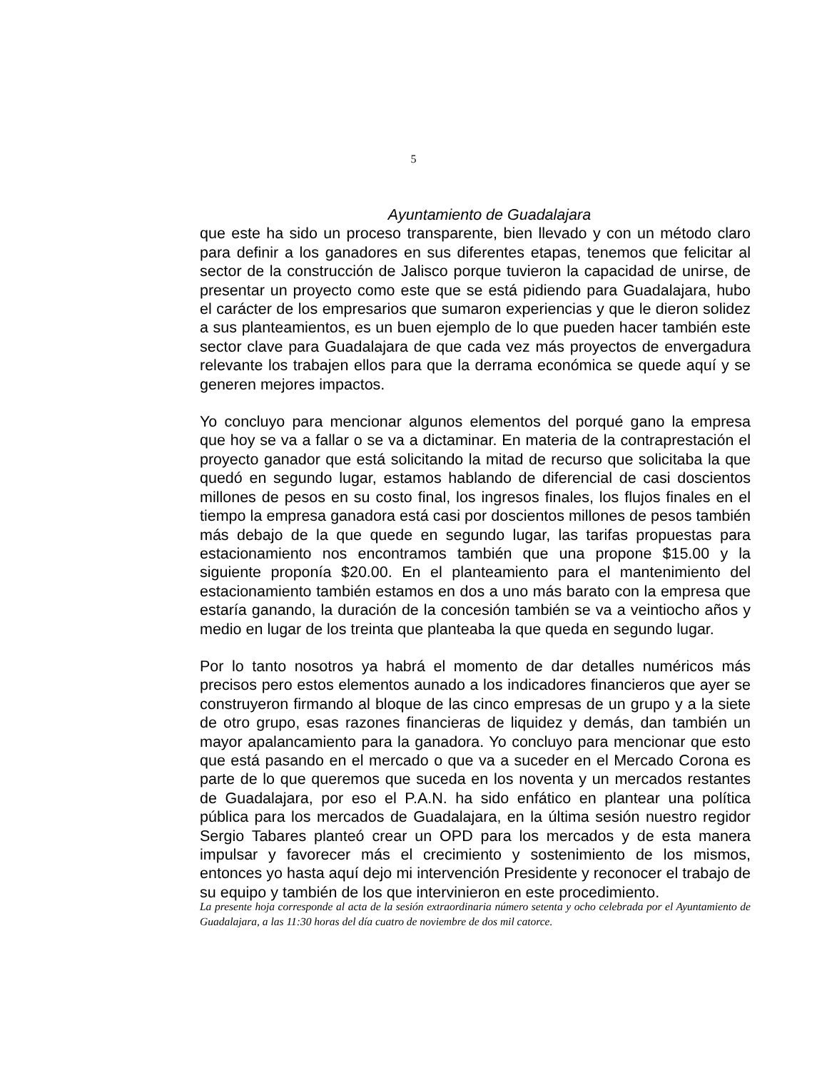5
Ayuntamiento de Guadalajara
que este ha sido un proceso transparente, bien llevado y con un método claro para definir a los ganadores en sus diferentes etapas, tenemos que felicitar al sector de la construcción de Jalisco porque tuvieron la capacidad de unirse, de presentar un proyecto como este que se está pidiendo para Guadalajara, hubo el carácter de los empresarios que sumaron experiencias y que le dieron solidez a sus planteamientos, es un buen ejemplo de lo que pueden hacer también este sector clave para Guadalajara de que cada vez más proyectos de envergadura relevante los trabajen ellos para que la derrama económica se quede aquí y se generen mejores impactos.
Yo concluyo para mencionar algunos elementos del porqué gano la empresa que hoy se va a fallar o se va a dictaminar. En materia de la contraprestación el proyecto ganador que está solicitando la mitad de recurso que solicitaba la que quedó en segundo lugar, estamos hablando de diferencial de casi doscientos millones de pesos en su costo final, los ingresos finales, los flujos finales en el tiempo la empresa ganadora está casi por doscientos millones de pesos también más debajo de la que quede en segundo lugar, las tarifas propuestas para estacionamiento nos encontramos también que una propone $15.00 y la siguiente proponía $20.00. En el planteamiento para el mantenimiento del estacionamiento también estamos en dos a uno más barato con la empresa que estaría ganando, la duración de la concesión también se va a veintiocho años y medio en lugar de los treinta que planteaba la que queda en segundo lugar.
Por lo tanto nosotros ya habrá el momento de dar detalles numéricos más precisos pero estos elementos aunado a los indicadores financieros que ayer se construyeron firmando al bloque de las cinco empresas de un grupo y a la siete de otro grupo, esas razones financieras de liquidez y demás, dan también un mayor apalancamiento para la ganadora. Yo concluyo para mencionar que esto que está pasando en el mercado o que va a suceder en el Mercado Corona es parte de lo que queremos que suceda en los noventa y un mercados restantes de Guadalajara, por eso el P.A.N. ha sido enfático en plantear una política pública para los mercados de Guadalajara, en la última sesión nuestro regidor Sergio Tabares planteó crear un OPD para los mercados y de esta manera impulsar y favorecer más el crecimiento y sostenimiento de los mismos, entonces yo hasta aquí dejo mi intervención Presidente y reconocer el trabajo de su equipo y también de los que intervinieron en este procedimiento.
La presente hoja corresponde al acta de la sesión extraordinaria número setenta y ocho celebrada por el Ayuntamiento de Guadalajara, a las 11:30 horas del día cuatro de noviembre de dos mil catorce.